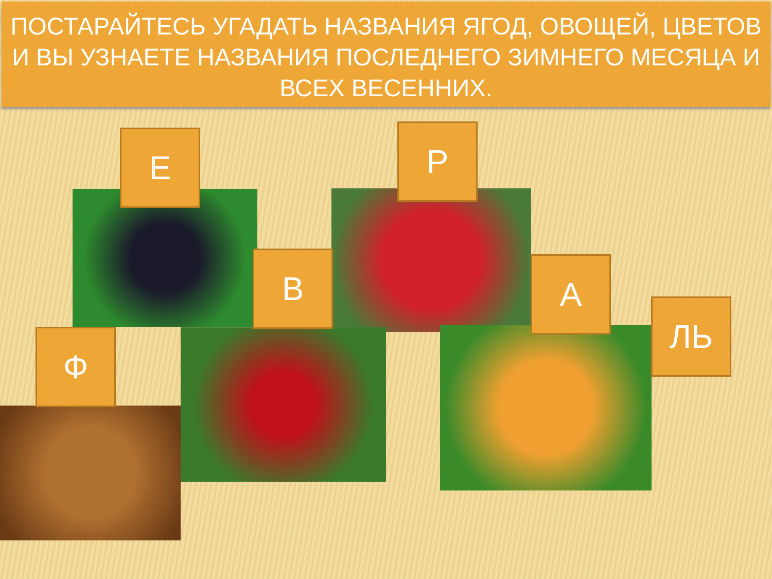ПОСТАРАЙТЕСЬ УГАДАТЬ НАЗВАНИЯ ЯГОД, ОВОЩЕЙ, ЦВЕТОВ И ВЫ УЗНАЕТЕ НАЗВАНИЯ ПОСЛЕДНЕГО ЗИМНЕГО МЕСЯЦА И ВСЕХ ВЕСЕННИХ.
Е Р
В А
ЛЬ
Ф